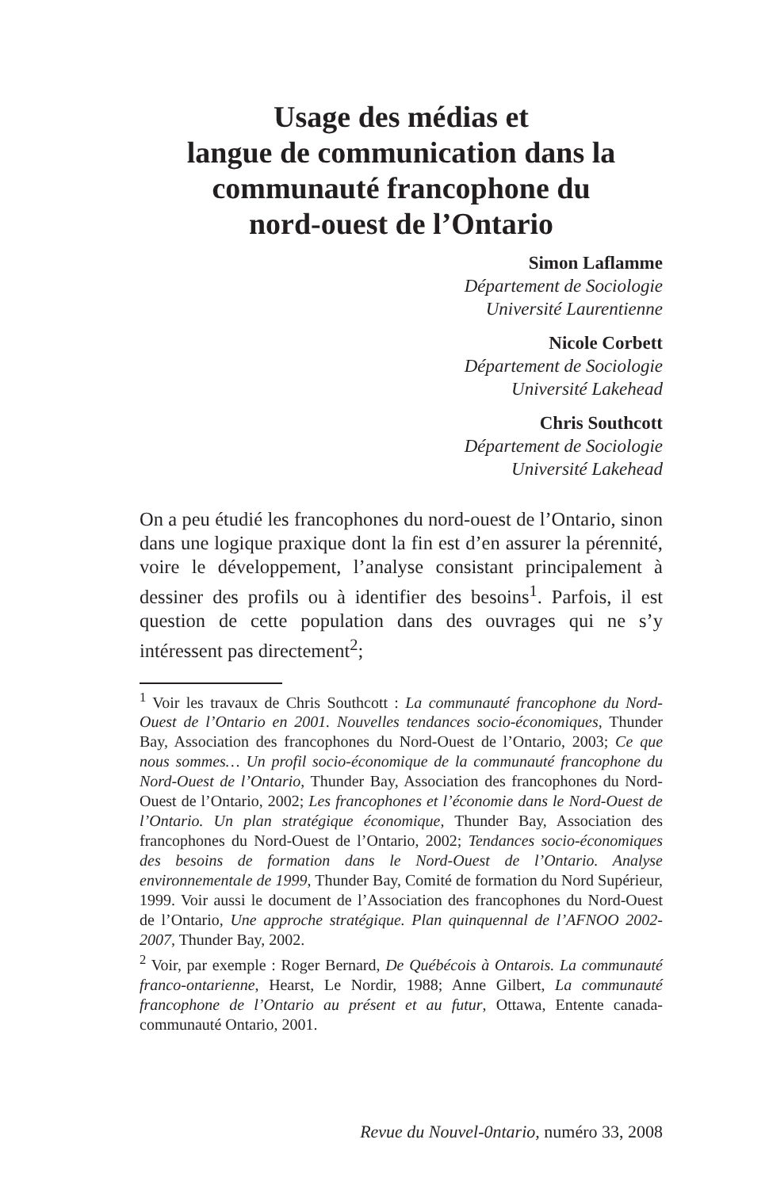Usage des médias et
langue de communication dans la
communauté francophone du
nord-ouest de l’Ontario
Simon Laflamme
Département de Sociologie
Université Laurentienne
Nicole Corbett
Département de Sociologie
Université Lakehead
Chris Southcott
Département de Sociologie
Université Lakehead
On a peu étudié les francophones du nord-ouest de l’Ontario, sinon dans une logique praxique dont la fin est d’en assurer la pérennité, voire le développement, l’analyse consistant principalement à dessiner des profils ou à identifier des besoins<sup>1</sup>. Parfois, il est question de cette population dans des ouvrages qui ne s’y intéressent pas directement<sup>2</sup>;
<sup>1</sup> Voir les travaux de Chris Southcott : La communauté francophone du Nord-Ouest de l’Ontario en 2001. Nouvelles tendances socio-économiques, Thunder Bay, Association des francophones du Nord-Ouest de l’Ontario, 2003; Ce que nous sommes… Un profil socio-économique de la communauté francophone du Nord-Ouest de l’Ontario, Thunder Bay, Association des francophones du Nord-Ouest de l’Ontario, 2002; Les francophones et l’économie dans le Nord-Ouest de l’Ontario. Un plan stratégique économique, Thunder Bay, Association des francophones du Nord-Ouest de l’Ontario, 2002; Tendances socio-économiques des besoins de formation dans le Nord-Ouest de l’Ontario. Analyse environnementale de 1999, Thunder Bay, Comité de formation du Nord Supérieur, 1999. Voir aussi le document de l’Association des francophones du Nord-Ouest de l’Ontario, Une approche stratégique. Plan quinquennal de l’AFNOO 2002-2007, Thunder Bay, 2002.
<sup>2</sup> Voir, par exemple : Roger Bernard, De Québécois à Ontarois. La communauté franco-ontarienne, Hearst, Le Nordir, 1988; Anne Gilbert, La communauté francophone de l’Ontario au présent et au futur, Ottawa, Entente canada-communauté Ontario, 2001.
Revue du Nouvel-0ntario, numéro 33, 2008